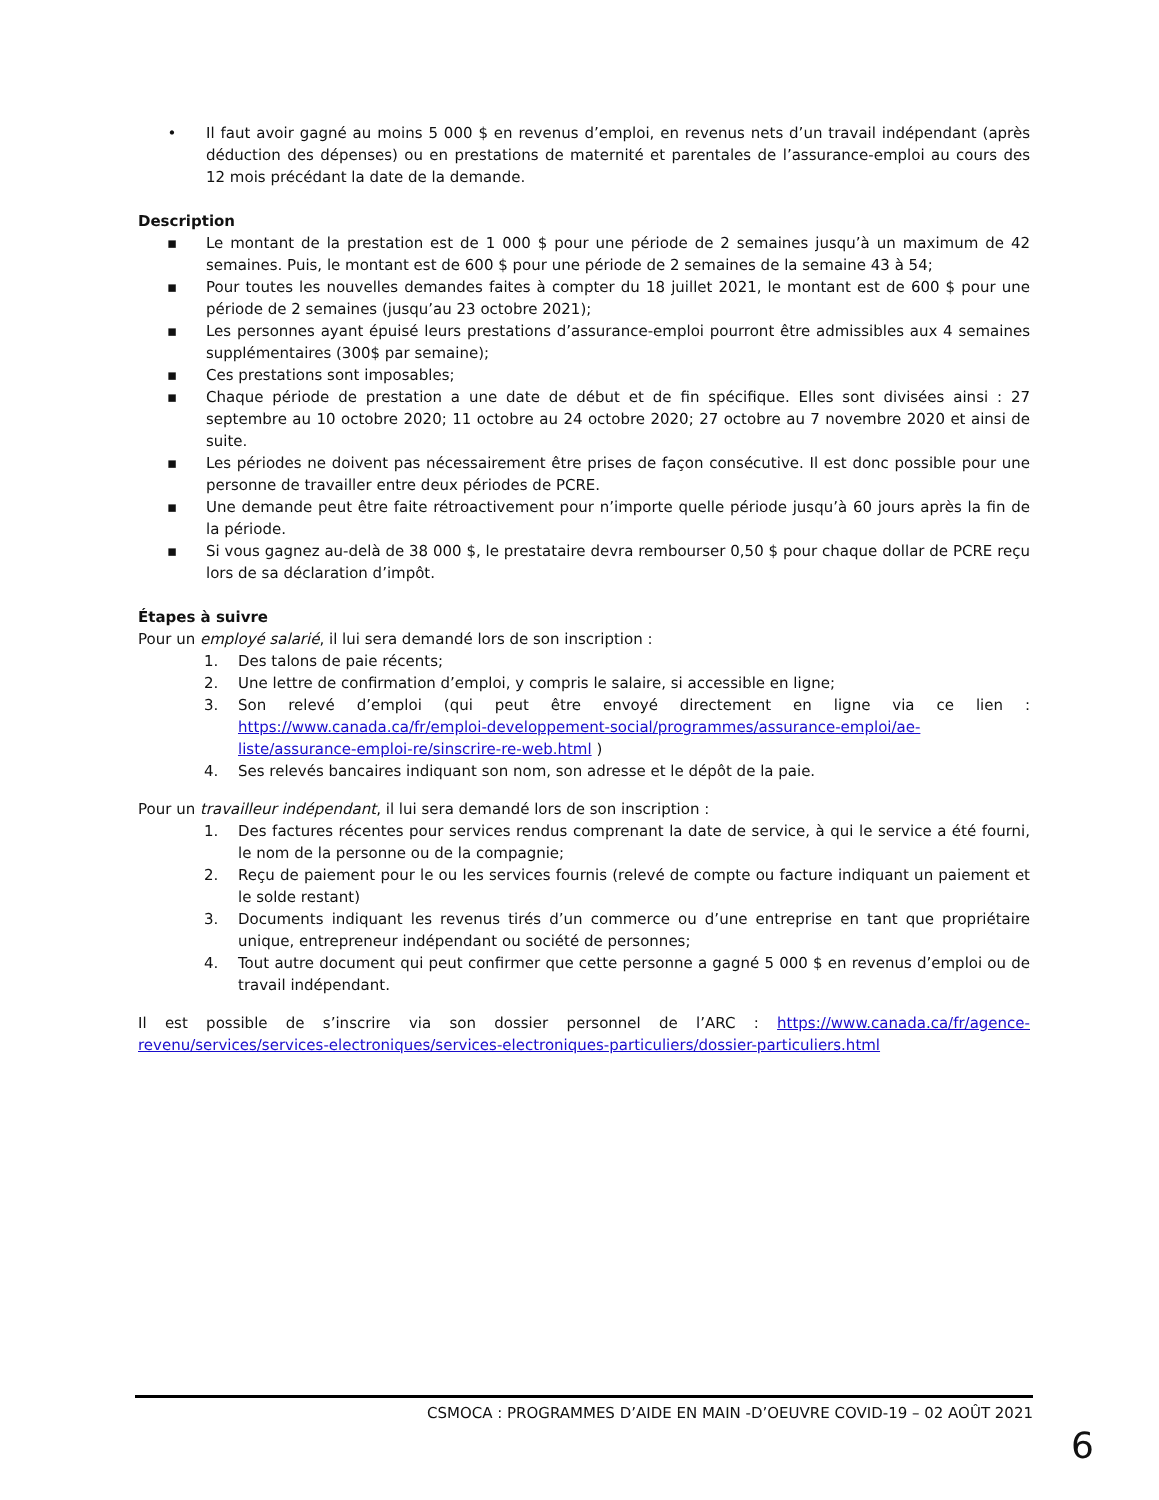• Il faut avoir gagné au moins 5 000 $ en revenus d’emploi, en revenus nets d’un travail indépendant (après déduction des dépenses) ou en prestations de maternité et parentales de l’assurance-emploi au cours des 12 mois précédant la date de la demande.
Description
▪ Le montant de la prestation est de 1 000 $ pour une période de 2 semaines jusqu’à un maximum de 42 semaines. Puis, le montant est de 600 $ pour une période de 2 semaines de la semaine 43 à 54;
▪ Pour toutes les nouvelles demandes faites à compter du 18 juillet 2021, le montant est de 600 $ pour une période de 2 semaines (jusqu’au 23 octobre 2021);
▪ Les personnes ayant épuisé leurs prestations d’assurance-emploi pourront être admissibles aux 4 semaines supplémentaires (300$ par semaine);
▪ Ces prestations sont imposables;
▪ Chaque période de prestation a une date de début et de fin spécifique. Elles sont divisées ainsi : 27 septembre au 10 octobre 2020; 11 octobre au 24 octobre 2020; 27 octobre au 7 novembre 2020 et ainsi de suite.
▪ Les périodes ne doivent pas nécessairement être prises de façon consécutive. Il est donc possible pour une personne de travailler entre deux périodes de PCRE.
▪ Une demande peut être faite rétroactivement pour n’importe quelle période jusqu’à 60 jours après la fin de la période.
▪ Si vous gagnez au-delà de 38 000 $, le prestataire devra rembourser 0,50 $ pour chaque dollar de PCRE reçu lors de sa déclaration d’impôt.
Étapes à suivre
Pour un employé salarié, il lui sera demandé lors de son inscription :
1. Des talons de paie récents;
2. Une lettre de confirmation d’emploi, y compris le salaire, si accessible en ligne;
3. Son relevé d’emploi (qui peut être envoyé directement en ligne via ce lien : https://www.canada.ca/fr/emploi-developpement-social/programmes/assurance-emploi/ae-liste/assurance-emploi-re/sinscrire-re-web.html )
4. Ses relevés bancaires indiquant son nom, son adresse et le dépôt de la paie.
Pour un travailleur indépendant, il lui sera demandé lors de son inscription :
1. Des factures récentes pour services rendus comprenant la date de service, à qui le service a été fourni, le nom de la personne ou de la compagnie;
2. Reçu de paiement pour le ou les services fournis (relevé de compte ou facture indiquant un paiement et le solde restant)
3. Documents indiquant les revenus tirés d’un commerce ou d’une entreprise en tant que propriétaire unique, entrepreneur indépendant ou société de personnes;
4. Tout autre document qui peut confirmer que cette personne a gagné 5 000 $ en revenus d’emploi ou de travail indépendant.
Il est possible de s’inscrire via son dossier personnel de l’ARC : https://www.canada.ca/fr/agence-revenu/services/services-electroniques/services-electroniques-particuliers/dossier-particuliers.html
CSMOCA : PROGRAMMES D’AIDE EN MAIN -D’OEUVRE COVID-19 – 02 AOÛT 2021
6